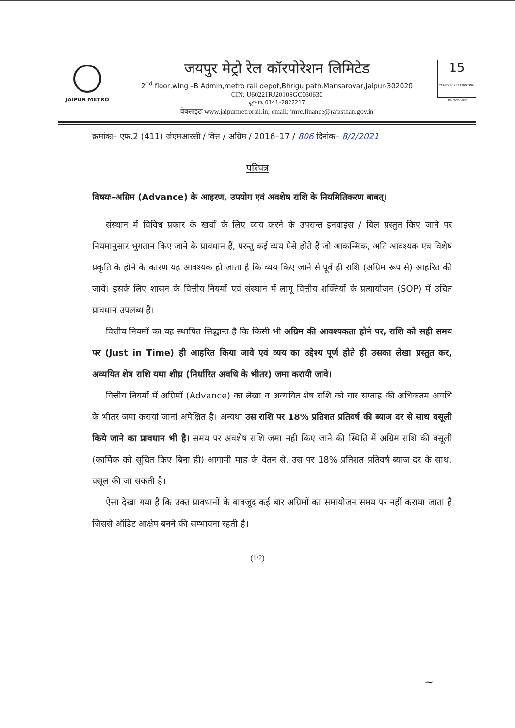JAIPUR METRO
जयपुर मेट्रो रेल कॉरपोरेशन लिमिटेड
2<sup>nd</sup> floor,wing –B Admin,metro rail depot,Bhrigu path,Mansarovar,Jaipur-302020
CIN: U60221RJ2010SGC030630
दूरभाषः 0141–2822217
वेबसाइटः www.jaipurmetrorail.in; email: jmrc.finance@rajasthan.gov.in
15
YEARS OF CELEBRATING THE MAHATMA
क्रमांकः– एफ.2 (411) जेएमआरसी / वित्त / अग्रिम / 2016–17 / 806 दिनांक– 8/2/2021
परिपत्र
विषयः–अग्रिम (Advance) के आहरण, उपयोग एवं अवशेष राशि के नियमितिकरण बाबत्।
संस्थान में विविध प्रकार के खर्चों के लिए व्यय करने के उपरान्त इनवाइस / बिल प्रस्तुत किए जाने पर नियमानुसार भुगतान किए जाने के प्रावधान हैं, परन्तु कई व्यय ऐसे होते हैं जो आकस्मिक, अति आवश्यक एव विशेष प्रकृति के होने के कारण यह आवश्यक हो जाता है कि व्यय किए जाने से पूर्व ही राशि (अग्रिम रूप से) आहरित की जावे। इसके लिए शासन के वित्तीय नियमों एवं संस्थान में लागू वित्तीय शक्तियों के प्रत्यायोजन (SOP) में उचित प्रावधान उपलब्ध हैं।
वित्तीय नियमों का यह स्थापित सिद्धान्त है कि किसी भी अग्रिम की आवश्यकता होने पर, राशि को सही समय पर (Just in Time) ही आहरित किया जावे एवं व्यय का उद्देश्य पूर्ण होते ही उसका लेखा प्रस्तुत कर, अव्ययित शेष राशि यथा शीघ्र (निर्धारित अवधि के भीतर) जमा करायी जावे।
वित्तीय नियमों में अग्रिमों (Advance) का लेखा व अव्ययित शेष राशि को चार सप्ताह की अधिकतम अवधि के भीतर जमा करायां जानां अपेक्षित है। अन्यथा उस राशि पर 18% प्रतिशत प्रतिवर्ष की ब्याज दर से साथ वसूली किये जाने का प्रावधान भी है। समय पर अवशेष राशि जमा नही किए जाने की स्थिति में अग्रिम राशि की वसूली (कार्मिक को सूचित किए बिना ही) आगामी माह के वेतन से, उस पर 18% प्रतिशत प्रतिवर्ष ब्याज दर के साथ, वसूल की जा सकती है।
ऐसा देखा गया है कि उक्त प्रावधानों के बावजूद कई बार अग्रिमों का समायोजन समय पर नहीं कराया जाता है जिससे ऑडिट आक्षेप बनने की सम्भावना रहती है।
(1/2)
~